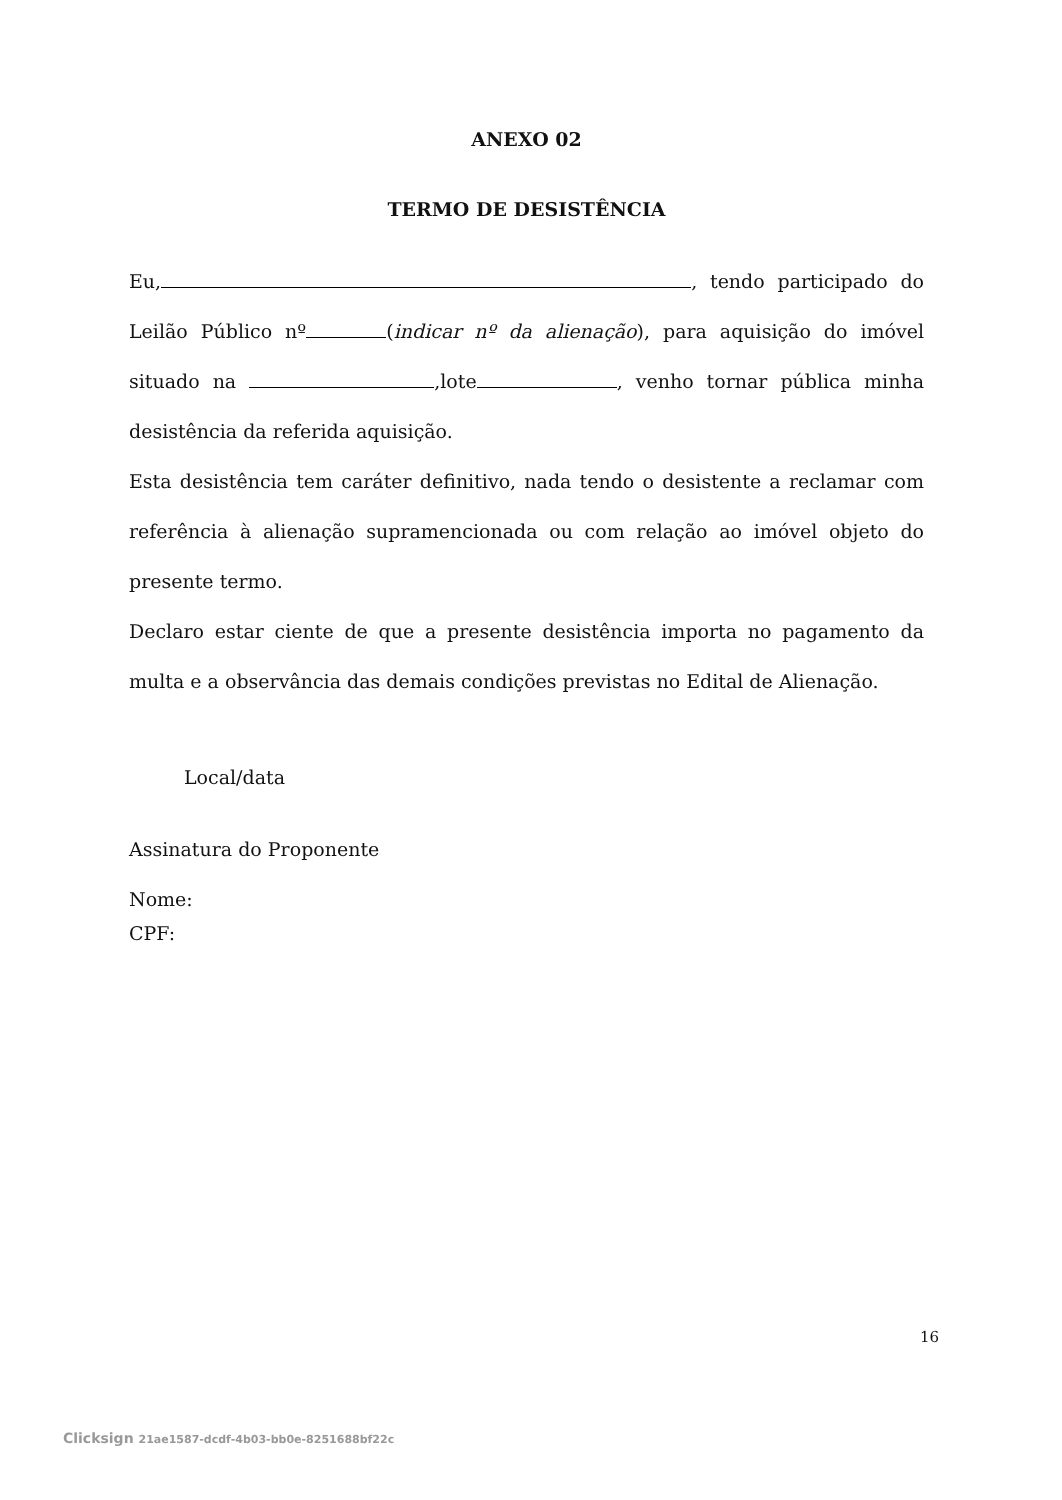ANEXO 02
TERMO DE DESISTÊNCIA
Eu, , tendo participado do Leilão Público nº (indicar nº da alienação), para aquisição do imóvel situado na ,lote , venho tornar pública minha desistência da referida aquisição.
Esta desistência tem caráter definitivo, nada tendo o desistente a reclamar com referência à alienação supramencionada ou com relação ao imóvel objeto do presente termo.
Declaro estar ciente de que a presente desistência importa no pagamento da multa e a observância das demais condições previstas no Edital de Alienação.
Local/data
Assinatura do Proponente
Nome:
CPF:
16
Clicksign 21ae1587-dcdf-4b03-bb0e-8251688bf22c